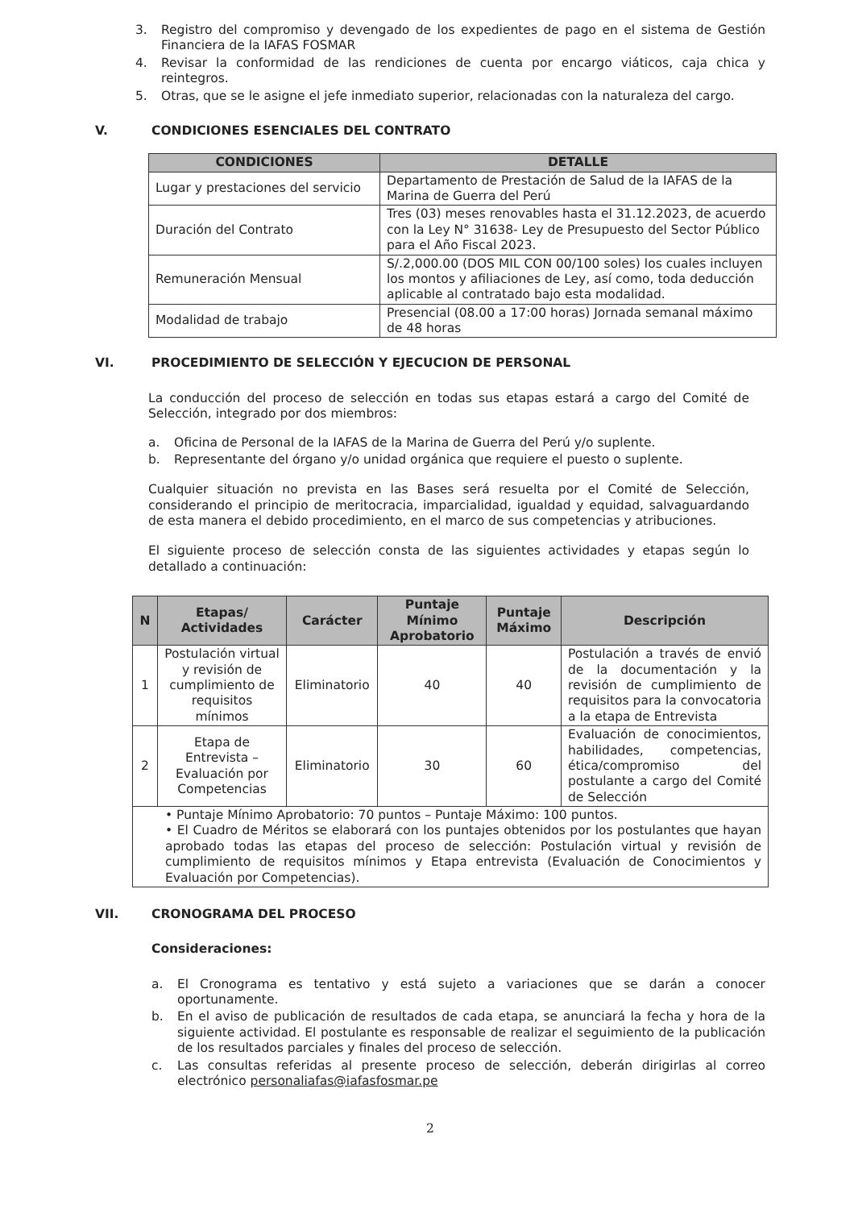3. Registro del compromiso y devengado de los expedientes de pago en el sistema de Gestión Financiera de la IAFAS FOSMAR
4. Revisar la conformidad de las rendiciones de cuenta por encargo viáticos, caja chica y reintegros.
5. Otras, que se le asigne el jefe inmediato superior, relacionadas con la naturaleza del cargo.
V. CONDICIONES ESENCIALES DEL CONTRATO
| CONDICIONES | DETALLE |
| --- | --- |
| Lugar y prestaciones del servicio | Departamento de Prestación de Salud de la IAFAS de la Marina de Guerra del Perú |
| Duración del Contrato | Tres (03) meses renovables hasta el 31.12.2023, de acuerdo con la Ley N° 31638- Ley de Presupuesto del Sector Público para el Año Fiscal 2023. |
| Remuneración Mensual | S/.2,000.00 (DOS MIL CON 00/100 soles) los cuales incluyen los montos y afiliaciones de Ley, así como, toda deducción aplicable al contratado bajo esta modalidad. |
| Modalidad de trabajo | Presencial (08.00 a 17:00 horas) Jornada semanal máximo de 48 horas |
VI. PROCEDIMIENTO DE SELECCIÓN Y EJECUCION DE PERSONAL
La conducción del proceso de selección en todas sus etapas estará a cargo del Comité de Selección, integrado por dos miembros:
a. Oficina de Personal de la IAFAS de la Marina de Guerra del Perú y/o suplente.
b. Representante del órgano y/o unidad orgánica que requiere el puesto o suplente.
Cualquier situación no prevista en las Bases será resuelta por el Comité de Selección, considerando el principio de meritocracia, imparcialidad, igualdad y equidad, salvaguardando de esta manera el debido procedimiento, en el marco de sus competencias y atribuciones.
El siguiente proceso de selección consta de las siguientes actividades y etapas según lo detallado a continuación:
| N | Etapas/ Actividades | Carácter | Puntaje Mínimo Aprobatorio | Puntaje Máximo | Descripción |
| --- | --- | --- | --- | --- | --- |
| 1 | Postulación virtual y revisión de cumplimiento de requisitos mínimos | Eliminatorio | 40 | 40 | Postulación a través de envió de la documentación y la revisión de cumplimiento de requisitos para la convocatoria a la etapa de Entrevista |
| 2 | Etapa de Entrevista – Evaluación por Competencias | Eliminatorio | 30 | 60 | Evaluación de conocimientos, habilidades, competencias, ética/compromiso del postulante a cargo del Comité de Selección |
| • Puntaje Mínimo Aprobatorio: 70 puntos – Puntaje Máximo: 100 puntos. • El Cuadro de Méritos se elaborará con los puntajes obtenidos por los postulantes que hayan aprobado todas las etapas del proceso de selección: Postulación virtual y revisión de cumplimiento de requisitos mínimos y Etapa entrevista (Evaluación de Conocimientos y Evaluación por Competencias). | | | | | |
VII. CRONOGRAMA DEL PROCESO
Consideraciones:
a. El Cronograma es tentativo y está sujeto a variaciones que se darán a conocer oportunamente.
b. En el aviso de publicación de resultados de cada etapa, se anunciará la fecha y hora de la siguiente actividad. El postulante es responsable de realizar el seguimiento de la publicación de los resultados parciales y finales del proceso de selección.
c. Las consultas referidas al presente proceso de selección, deberán dirigirlas al correo electrónico personaliafas@iafasfosmar.pe
2